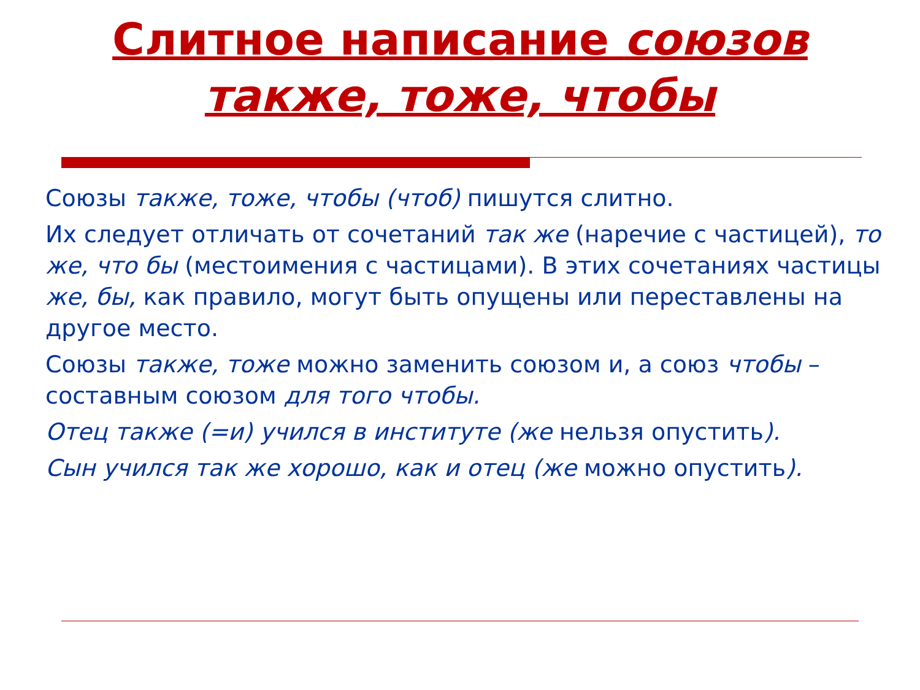Слитное написание союзов
также, тоже, чтобы
Союзы также, тоже, чтобы (чтоб) пишутся слитно.
Их следует отличать от сочетаний так же (наречие с частицей), то же, что бы (местоимения с частицами). В этих сочетаниях частицы же, бы, как правило, могут быть опущены или переставлены на другое место.
Союзы также, тоже можно заменить союзом и, а союз чтобы – составным союзом для того чтобы.
Отец также (=и) учился в институте (же нельзя опустить).
Сын учился так же хорошо, как и отец (же можно опустить).